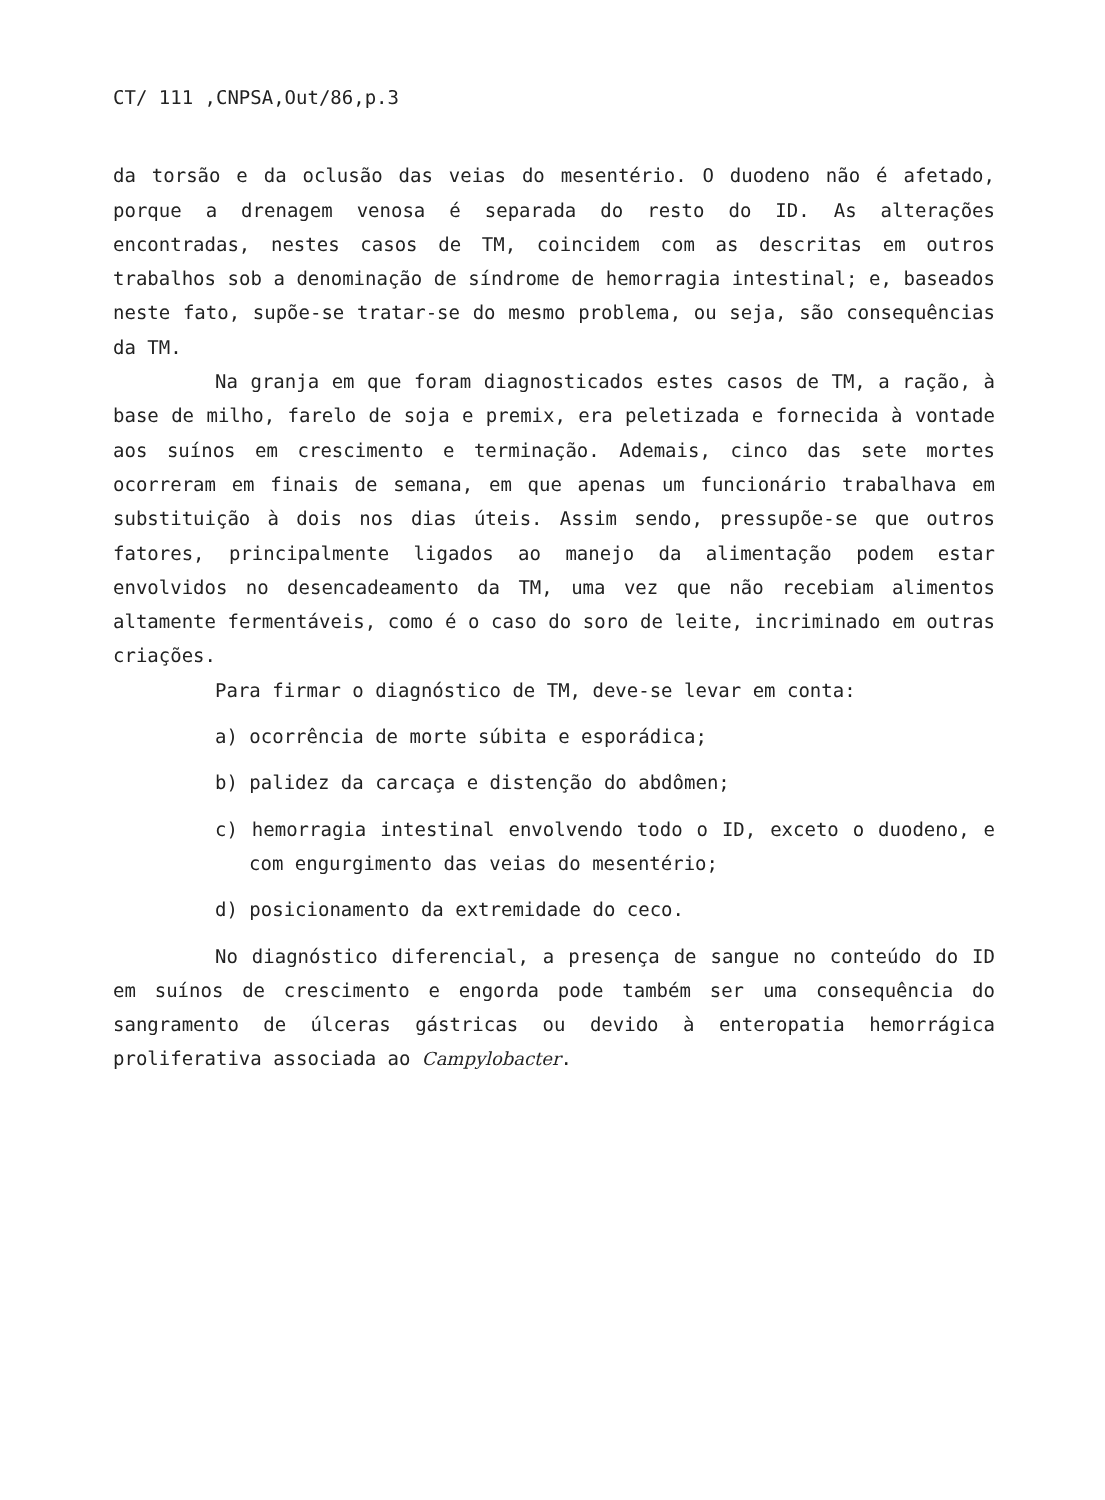CT/ 111 ,CNPSA,Out/86,p.3
da torsão e da oclusão das veias do mesentério. O duodeno não é afetado, porque a drenagem venosa é separada do resto do ID. As alterações encontradas, nestes casos de TM, coincidem com as descritas em outros trabalhos sob a denominação de síndrome de hemorragia intestinal; e, baseados neste fato, supõe-se tratar-se do mesmo problema, ou seja, são consequências da TM.
Na granja em que foram diagnosticados estes casos de TM, a ração, à base de milho, farelo de soja e premix, era peletizada e fornecida à vontade aos suínos em crescimento e terminação. Ademais, cinco das sete mortes ocorreram em finais de semana, em que apenas um funcionário trabalhava em substituição à dois nos dias úteis. Assim sendo, pressupõe-se que outros fatores, principalmente ligados ao manejo da alimentação podem estar envolvidos no desencadeamento da TM, uma vez que não recebiam alimentos altamente fermentáveis, como é o caso do soro de leite, incriminado em outras criações.
Para firmar o diagnóstico de TM, deve-se levar em conta:
a) ocorrência de morte súbita e esporádica;
b) palidez da carcaça e distenção do abdômen;
c) hemorragia intestinal envolvendo todo o ID, exceto o duodeno, e com engurgimento das veias do mesentério;
d) posicionamento da extremidade do ceco.
No diagnóstico diferencial, a presença de sangue no conteúdo do ID em suínos de crescimento e engorda pode também ser uma consequência do sangramento de úlceras gástricas ou devido à enteropatia hemorrágica proliferativa associada ao Campylobacter.